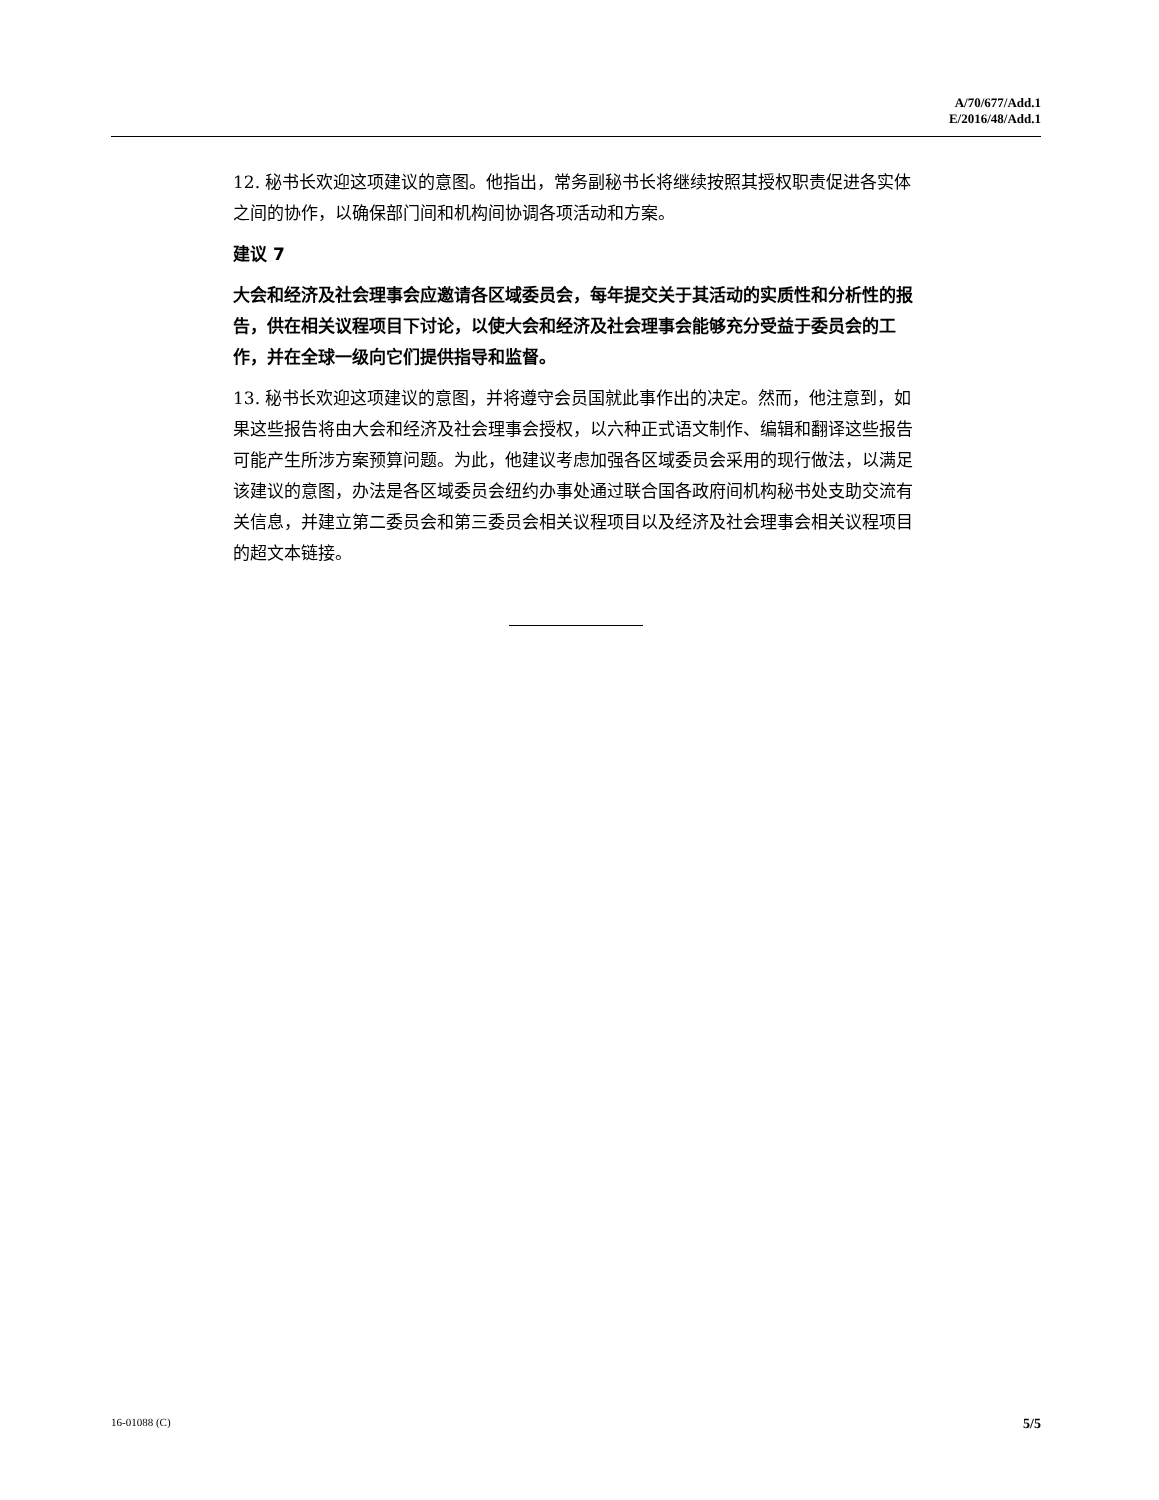A/70/677/Add.1
E/2016/48/Add.1
12. 秘书长欢迎这项建议的意图。他指出，常务副秘书长将继续按照其授权职责促进各实体之间的协作，以确保部门间和机构间协调各项活动和方案。
建议 7
大会和经济及社会理事会应邀请各区域委员会，每年提交关于其活动的实质性和分析性的报告，供在相关议程项目下讨论，以使大会和经济及社会理事会能够充分受益于委员会的工作，并在全球一级向它们提供指导和监督。
13. 秘书长欢迎这项建议的意图，并将遵守会员国就此事作出的决定。然而，他注意到，如果这些报告将由大会和经济及社会理事会授权，以六种正式语文制作、编辑和翻译这些报告可能产生所涉方案预算问题。为此，他建议考虑加强各区域委员会采用的现行做法，以满足该建议的意图，办法是各区域委员会纽约办事处通过联合国各政府间机构秘书处支助交流有关信息，并建立第二委员会和第三委员会相关议程项目以及经济及社会理事会相关议程项目的超文本链接。
16-01088 (C) 5/5